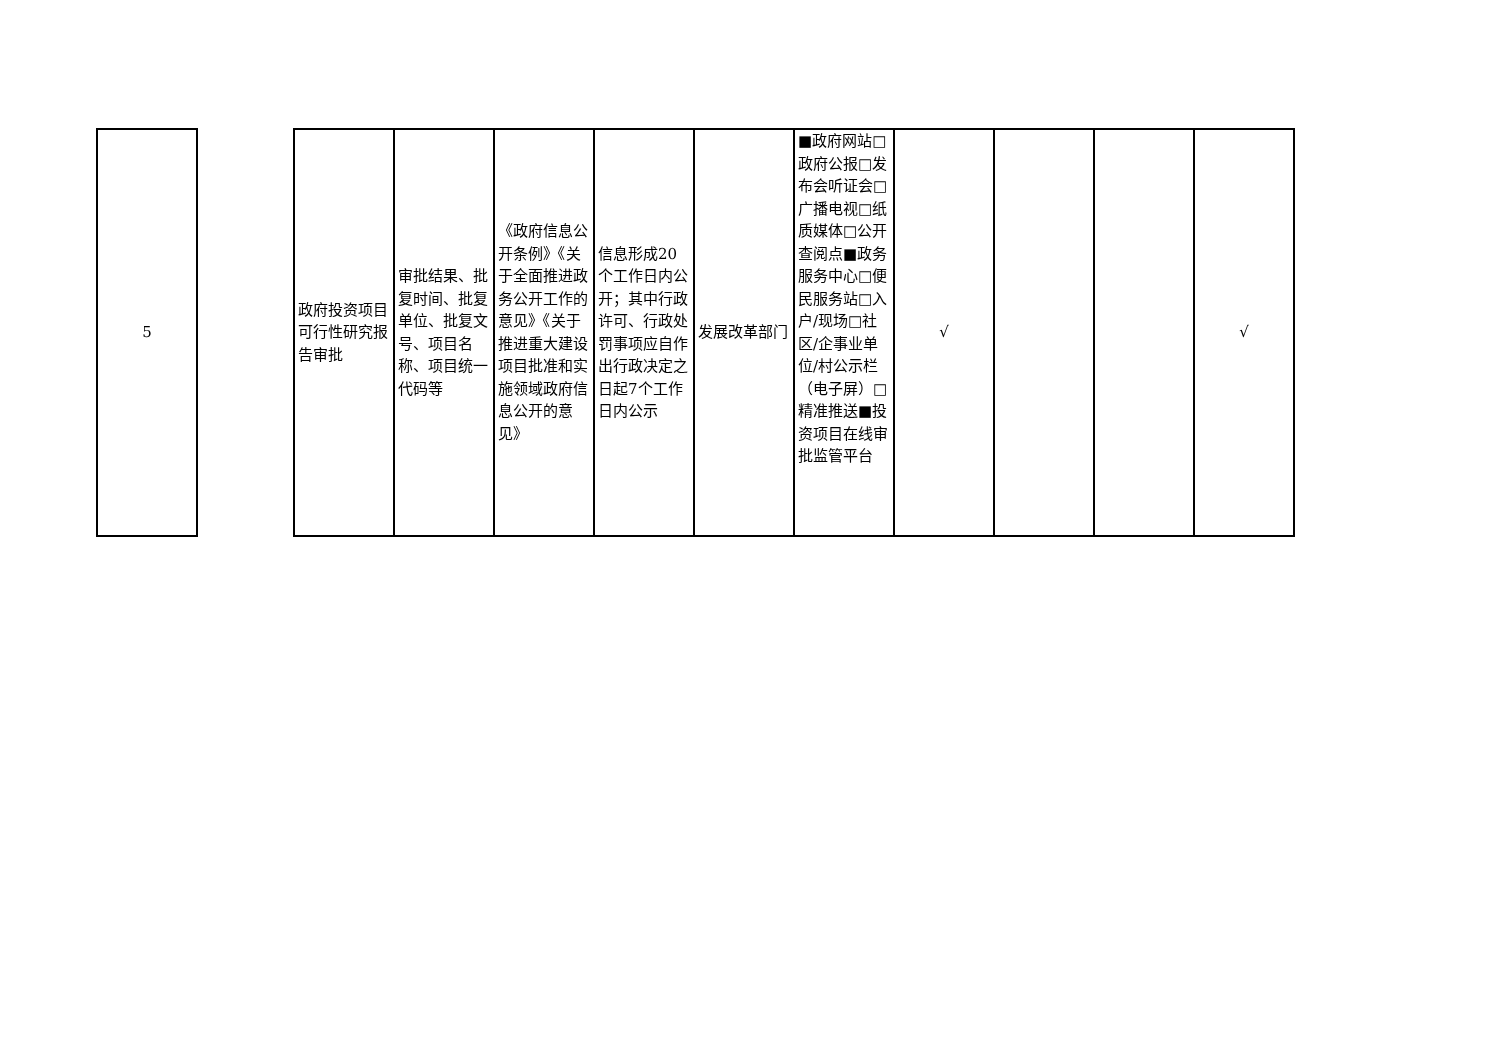| 5 | | 政府投资项目可行性研究报告审批 | 审批结果、批复时间、批复单位、批复文号、项目名称、项目统一代码等 | 《政府信息公开条例》《关于全面推进政务公开工作的意见》《关于推进重大建设项目批准和实施领域政府信息公开的意见》 | 信息形成20个工作日内公开；其中行政许可、行政处罚事项应自作出行政决定之日起7个工作日内公示 | 发展改革部门 | ■政府网站□政府公报□发布会听证会□广播电视□纸质媒体□公开查阅点■政务服务中心□便民服务站□入户/现场□社区/企事业单位/村公示栏（电子屏）□精准推送■投资项目在线审批监管平台 | √ | | | √ |